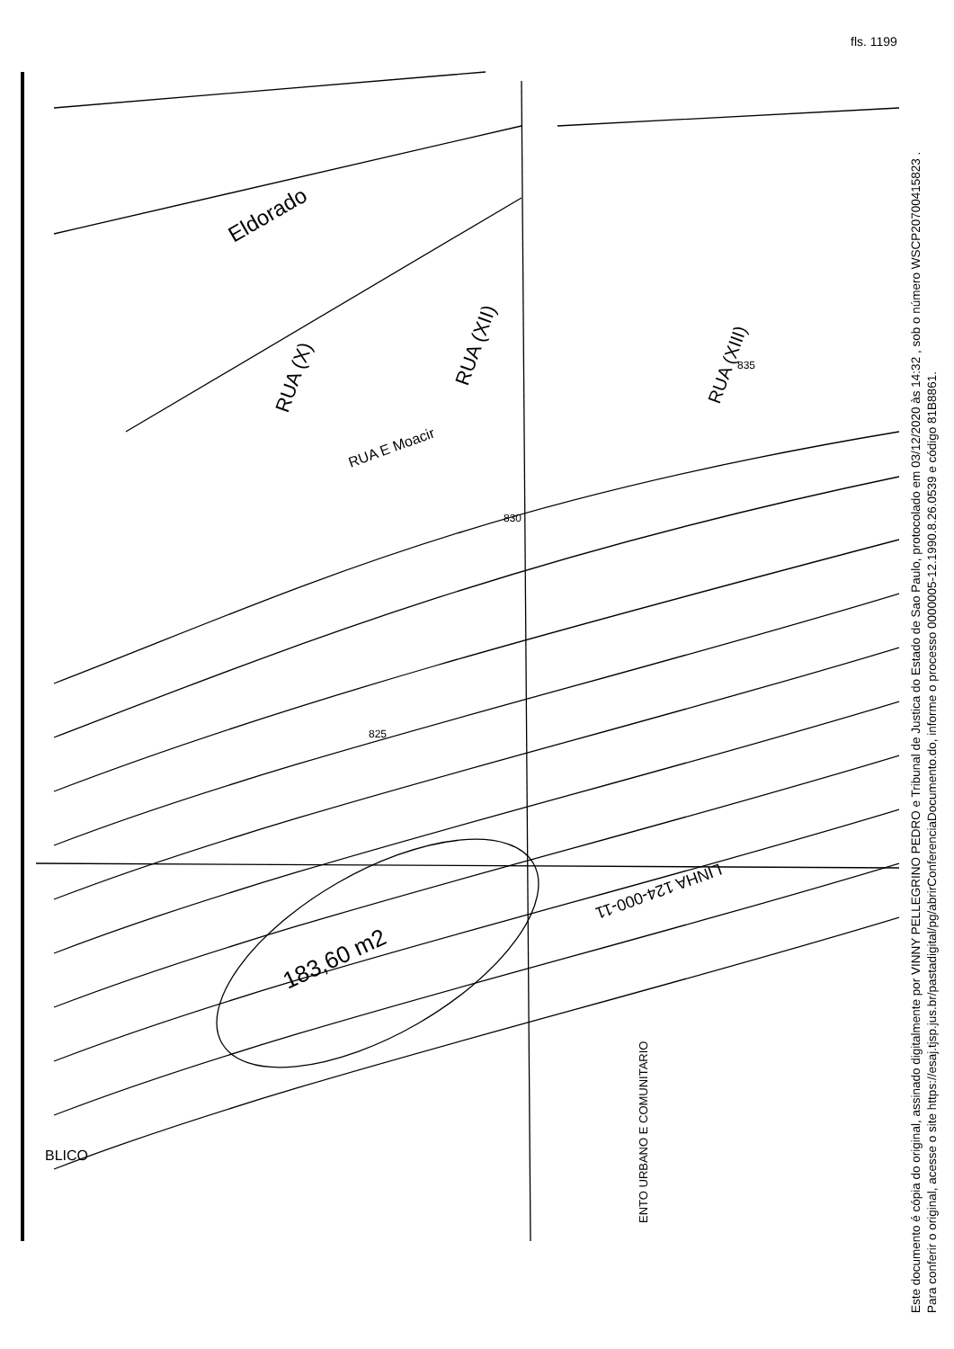fls. 1199
183,60 m2
Eldorado
RUA (X)
RUA (XII)
RUA (XIII)
RUA E Moacir
LINHA 124-000-11
BLICO
ENTO URBANO E COMUNITARIO
825
830
835
Este documento é cópia do original, assinado digitalmente por VINNY PELLEGRINO PEDRO e Tribunal de Justica do Estado de Sao Paulo, protocolado em 03/12/2020 às 14:32 , sob o número WSCP20700415823 .
Para conferir o original, acesse o site https://esaj.tjsp.jus.br/pastadigital/pg/abrirConferenciaDocumento.do, informe o processo 0000005-12.1990.8.26.0539 e código 81B8861.